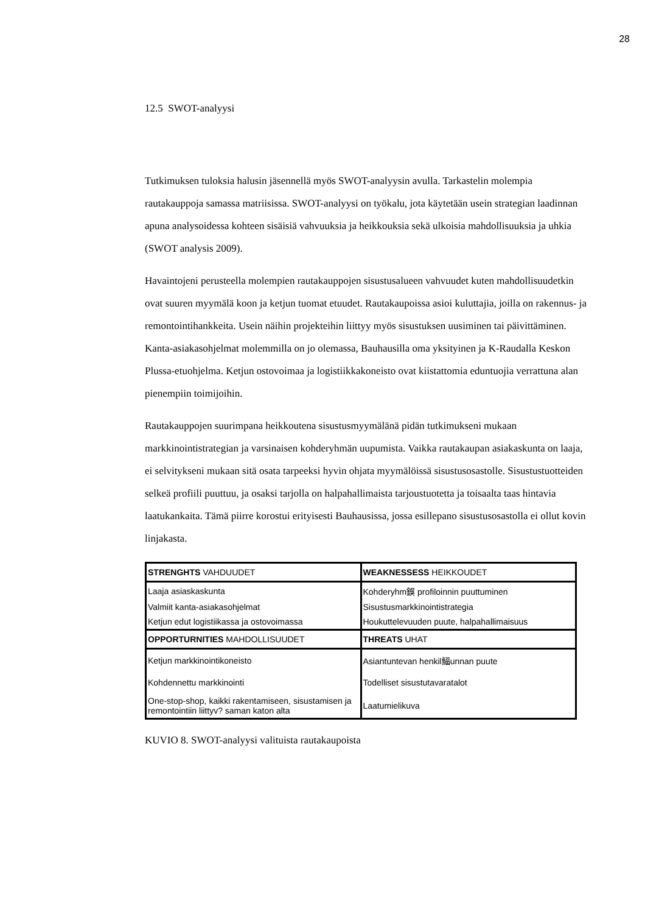28
12.5 SWOT-analyysi
Tutkimuksen tuloksia halusin jäsennellä myös SWOT-analyysin avulla. Tarkastelin molempia rautakauppoja samassa matriisissa. SWOT-analyysi on työkalu, jota käytetään usein strategian laadinnan apuna analysoidessa kohteen sisäisiä vahvuuksia ja heikkouksia sekä ulkoisia mahdollisuuksia ja uhkia (SWOT analysis 2009).
Havaintojeni perusteella molempien rautakauppojen sisustusalueen vahvuudet kuten mahdollisuudetkin ovat suuren myymälä koon ja ketjun tuomat etuudet. Rautakaupoissa asioi kuluttajia, joilla on rakennus- ja remontointihankkeita. Usein näihin projekteihin liittyy myös sisustuksen uusiminen tai päivittäminen. Kanta-asiakasohjelmat molemmilla on jo olemassa, Bauhausilla oma yksityinen ja K-Raudalla Keskon Plussa-etuohjelma. Ketjun ostovoimaa ja logistiikkakoneisto ovat kiistattomia eduntuojia verrattuna alan pienempiin toimijoihin.
Rautakauppojen suurimpana heikkoutena sisustusmyymälänä pidän tutkimukseni mukaan markkinointistrategian ja varsinaisen kohderyhmän uupumista. Vaikka rautakaupan asiakaskunta on laaja, ei selvitykseni mukaan sitä osata tarpeeksi hyvin ohjata myymälöissä sisustusosastolle. Sisustustuotteiden selkeä profiili puuttuu, ja osaksi tarjolla on halpahallimaista tarjoustuotetta ja toisaalta taas hintavia laatukankaita. Tämä piirre korostui erityisesti Bauhausissa, jossa esillepano sisustusosastolla ei ollut kovin linjakasta.
| STRENGHTS VAHDUUDET | WEAKNESSESS HEIKKOUDET |
| Laaja asiaskaskunta | Kohderyhm鋘 profiloinnin puuttuminen |
| Valmiit kanta-asiakasohjelmat | Sisustusmarkkinointistrategia |
| Ketjun edut logistiikassa ja ostovoimassa | Houkuttelevuuden puute, halpahallimaisuus |
| OPPORTURNITIES MAHDOLLISUUDET | THREATS UHAT |
| Ketjun markkinointikoneisto | Asiantuntevan henkil鰏unnan puute |
| Kohdennettu markkinointi | Todelliset sisustutavaratalot |
| One-stop-shop, kaikki rakentamiseen, sisustamisen ja remontointiin liittyv? saman katon alta | Laatumielikuva |
KUVIO 8. SWOT-analyysi valituista rautakaupoista